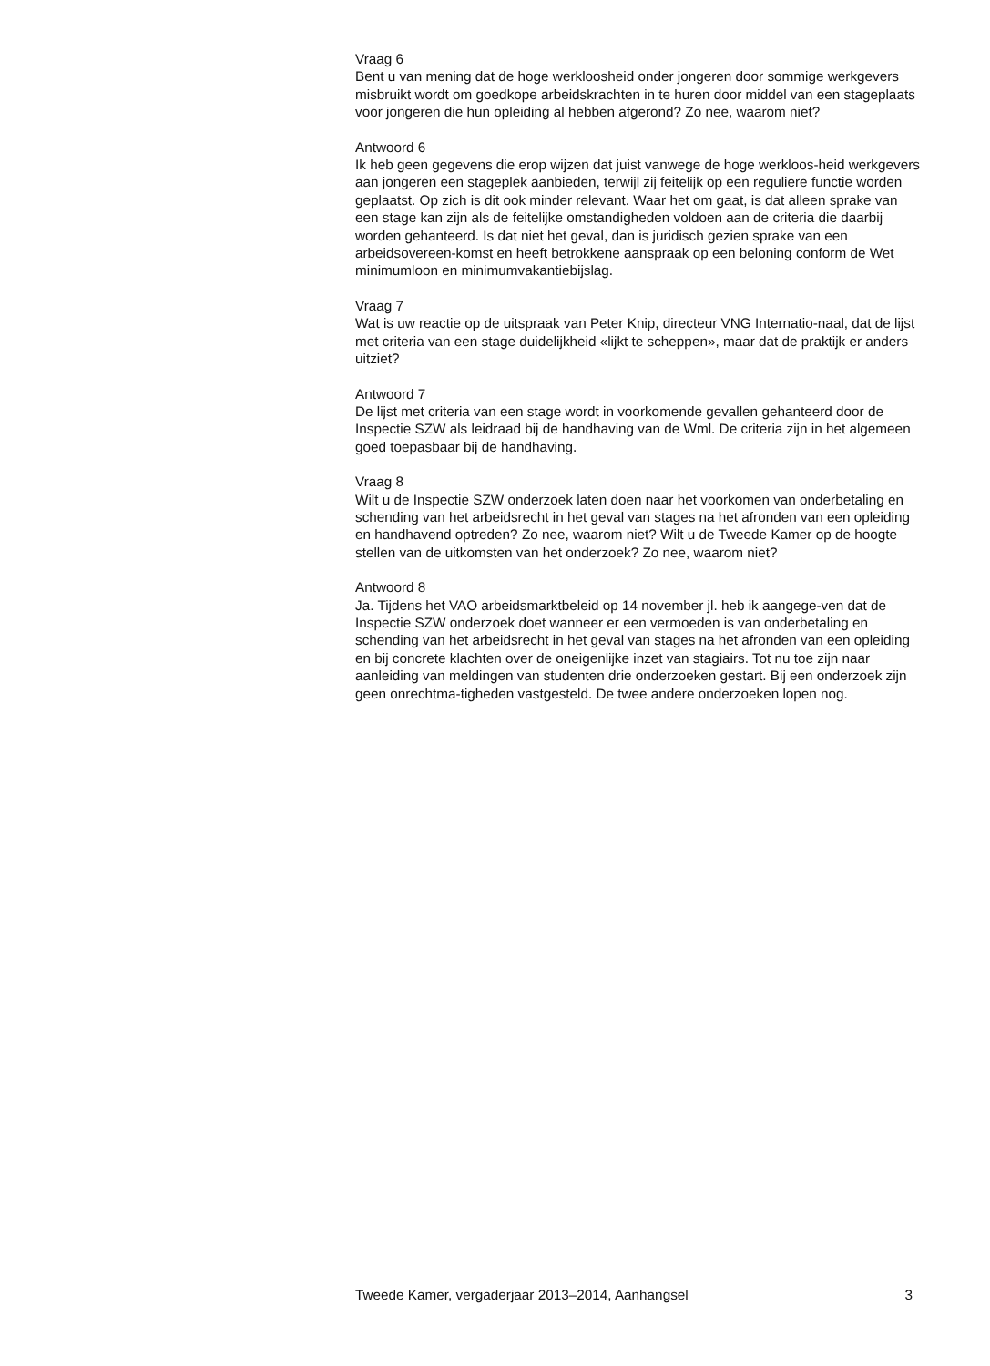Vraag 6
Bent u van mening dat de hoge werkloosheid onder jongeren door sommige werkgevers misbruikt wordt om goedkope arbeidskrachten in te huren door middel van een stageplaats voor jongeren die hun opleiding al hebben afgerond? Zo nee, waarom niet?
Antwoord 6
Ik heb geen gegevens die erop wijzen dat juist vanwege de hoge werkloos-heid werkgevers aan jongeren een stageplek aanbieden, terwijl zij feitelijk op een reguliere functie worden geplaatst. Op zich is dit ook minder relevant. Waar het om gaat, is dat alleen sprake van een stage kan zijn als de feitelijke omstandigheden voldoen aan de criteria die daarbij worden gehanteerd. Is dat niet het geval, dan is juridisch gezien sprake van een arbeidsovereen-komst en heeft betrokkene aanspraak op een beloning conform de Wet minimumloon en minimumvakantiebijslag.
Vraag 7
Wat is uw reactie op de uitspraak van Peter Knip, directeur VNG Internatio-naal, dat de lijst met criteria van een stage duidelijkheid «lijkt te scheppen», maar dat de praktijk er anders uitziet?
Antwoord 7
De lijst met criteria van een stage wordt in voorkomende gevallen gehanteerd door de Inspectie SZW als leidraad bij de handhaving van de Wml. De criteria zijn in het algemeen goed toepasbaar bij de handhaving.
Vraag 8
Wilt u de Inspectie SZW onderzoek laten doen naar het voorkomen van onderbetaling en schending van het arbeidsrecht in het geval van stages na het afronden van een opleiding en handhavend optreden? Zo nee, waarom niet? Wilt u de Tweede Kamer op de hoogte stellen van de uitkomsten van het onderzoek? Zo nee, waarom niet?
Antwoord 8
Ja. Tijdens het VAO arbeidsmarktbeleid op 14 november jl. heb ik aangege-ven dat de Inspectie SZW onderzoek doet wanneer er een vermoeden is van onderbetaling en schending van het arbeidsrecht in het geval van stages na het afronden van een opleiding en bij concrete klachten over de oneigenlijke inzet van stagiairs. Tot nu toe zijn naar aanleiding van meldingen van studenten drie onderzoeken gestart. Bij een onderzoek zijn geen onrechtma-tigheden vastgesteld. De twee andere onderzoeken lopen nog.
Tweede Kamer, vergaderjaar 2013–2014, Aanhangsel 3